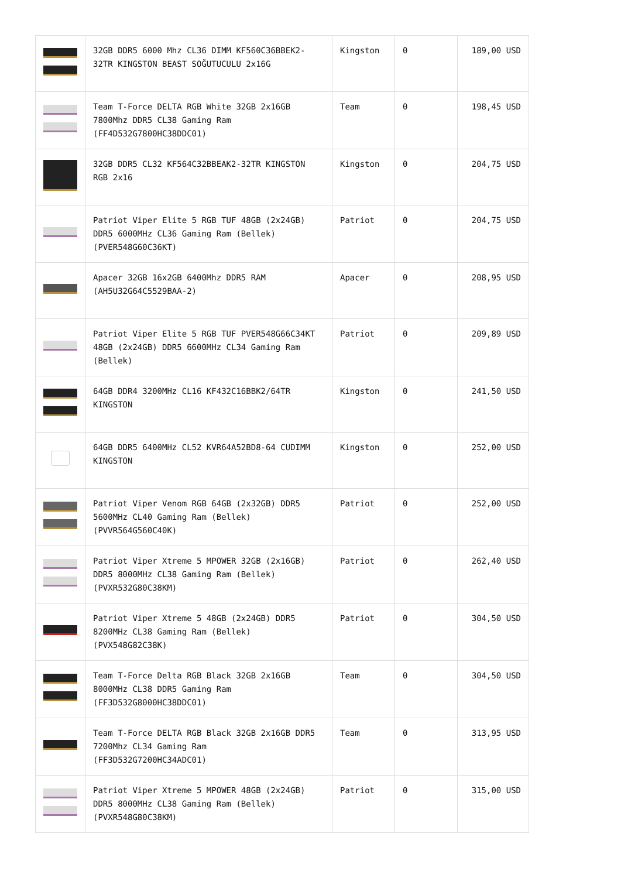| | 32GB DDR5 6000 Mhz CL36 DIMM KF560C36BBEK2-32TR KINGSTON BEAST SOĞUTUCULU 2x16G | Kingston | 0 | 189,00 USD |
| | Team T-Force DELTA RGB White 32GB 2x16GB 7800Mhz DDR5 CL38 Gaming Ram (FF4D532G7800HC38DDC01) | Team | 0 | 198,45 USD |
| | 32GB DDR5 CL32 KF564C32BBEAK2-32TR KINGSTON RGB 2x16 | Kingston | 0 | 204,75 USD |
| | Patriot Viper Elite 5 RGB TUF 48GB (2x24GB) DDR5 6000MHz CL36 Gaming Ram (Bellek) (PVER548G60C36KT) | Patriot | 0 | 204,75 USD |
| | Apacer 32GB 16x2GB 6400Mhz DDR5 RAM (AH5U32G64C5529BAA-2) | Apacer | 0 | 208,95 USD |
| | Patriot Viper Elite 5 RGB TUF PVER548G66C34KT 48GB (2x24GB) DDR5 6600MHz CL34 Gaming Ram (Bellek) | Patriot | 0 | 209,89 USD |
| | 64GB DDR4 3200MHz CL16 KF432C16BBK2/64TR KINGSTON | Kingston | 0 | 241,50 USD |
| | 64GB DDR5 6400MHz CL52 KVR64A52BD8-64 CUDIMM KINGSTON | Kingston | 0 | 252,00 USD |
| | Patriot Viper Venom RGB 64GB (2x32GB) DDR5 5600MHz CL40 Gaming Ram (Bellek) (PVVR564G560C40K) | Patriot | 0 | 252,00 USD |
| | Patriot Viper Xtreme 5 MPOWER 32GB (2x16GB) DDR5 8000MHz CL38 Gaming Ram (Bellek) (PVXR532G80C38KM) | Patriot | 0 | 262,40 USD |
| | Patriot Viper Xtreme 5 48GB (2x24GB) DDR5 8200MHz CL38 Gaming Ram (Bellek) (PVX548G82C38K) | Patriot | 0 | 304,50 USD |
| | Team T-Force Delta RGB Black 32GB 2x16GB 8000MHz CL38 DDR5 Gaming Ram (FF3D532G8000HC38DDC01) | Team | 0 | 304,50 USD |
| | Team T-Force DELTA RGB Black 32GB 2x16GB DDR5 7200Mhz CL34 Gaming Ram (FF3D532G7200HC34ADC01) | Team | 0 | 313,95 USD |
| | Patriot Viper Xtreme 5 MPOWER 48GB (2x24GB) DDR5 8000MHz CL38 Gaming Ram (Bellek) (PVXR548G80C38KM) | Patriot | 0 | 315,00 USD |